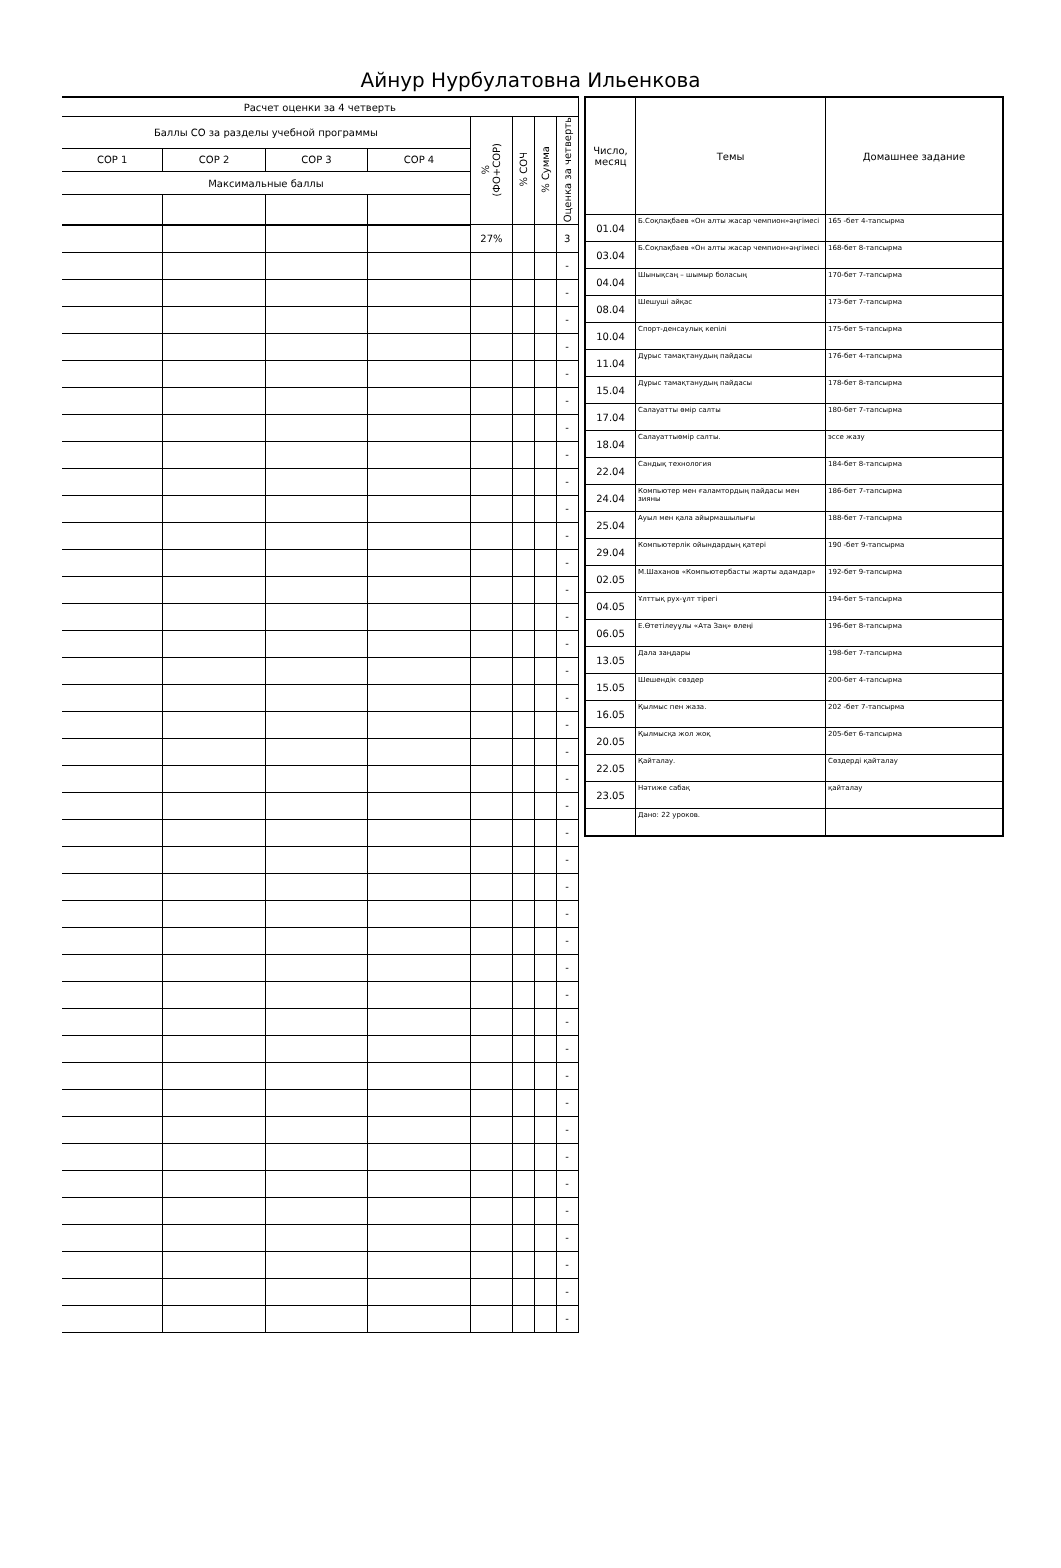Айнур Нурбулатовна Ильенкова
| Расчет оценки за 4 четверть | | | | | | | | |
| --- | --- | --- | --- | --- | --- | --- | --- | --- |
| Баллы СО за разделы учебной программы | | | | % (ФО+СОР) | % СОЧ | % Сумма | Оценка за четверть | |
| СОР 1 | СОР 2 | СОР 3 | СОР 4 | | | | | |
| Максимальные баллы | | | | | | | | |
| | | | | 27% | | | 3 | |
| | | | | | | | - | |
| | | | | | | | - | |
| | | | | | | | - | |
| | | | | | | | - | |
| | | | | | | | - | |
| | | | | | | | - | |
| | | | | | | | - | |
| | | | | | | | - | |
| | | | | | | | - | |
| | | | | | | | - | |
| | | | | | | | - | |
| | | | | | | | - | |
| | | | | | | | - | |
| | | | | | | | - | |
| | | | | | | | - | |
| | | | | | | | - | |
| | | | | | | | - | |
| | | | | | | | - | |
| | | | | | | | - | |
| | | | | | | | - | |
| | | | | | | | - | |
| | | | | | | | - | |
| | | | | | | | - | |
| | | | | | | | - | |
| | | | | | | | - | |
| | | | | | | | - | |
| | | | | | | | - | |
| | | | | | | | - | |
| | | | | | | | - | |
| | | | | | | | - | |
| | | | | | | | - | |
| | | | | | | | - | |
| | | | | | | | - | |
| | | | | | | | - | |
| | | | | | | | - | |
| | | | | | | | - | |
| | | | | | | | - | |
| | | | | | | | - | |
| | | | | | | | - | |
| | | | | | | | - | |
| Число, месяц | Темы | Домашнее задание |
| --- | --- | --- |
| 01.04 | Б.Соқпақбаев «Он алты жасар чемпион»әңгімесі | 165 -бет 4-тапсырма |
| 03.04 | Б.Соқпақбаев «Он алты жасар чемпион»әңгімесі | 168-бет 8-тапсырма |
| 04.04 | Шынықсаң – шымыр боласың | 170-бет 7-тапсырма |
| 08.04 | Шешуші айқас | 173-бет 7-тапсырма |
| 10.04 | Спорт-денсаулық кепілі | 175-бет 5-тапсырма |
| 11.04 | Дұрыс тамақтанудың пайдасы | 176-бет 4-тапсырма |
| 15.04 | Дұрыс тамақтанудың пайдасы | 178-бет 8-тапсырма |
| 17.04 | Салауатты өмір салты | 180-бет 7-тапсырма |
| 18.04 | Салауаттыөмір салты. | эссе жазу |
| 22.04 | Сандық технология | 184-бет 8-тапсырма |
| 24.04 | Компьютер мен ғаламтордың пайдасы мен зияны | 186-бет 7-тапсырма |
| 25.04 | Ауыл мен қала айырмашылығы | 188-бет 7-тапсырма |
| 29.04 | Компьютерлік ойындардың қатері | 190 -бет 9-тапсырма |
| 02.05 | М.Шаханов «Компьютербасты жарты адамдар» | 192-бет 9-тапсырма |
| 04.05 | Ұлттық рух-ұлт тірегі | 194-бет 5-тапсырма |
| 06.05 | Е.Өтетілеуұлы «Ата Заң» өлеңі | 196-бет 8-тапсырма |
| 13.05 | Дала заңдары | 198-бет 7-тапсырма |
| 15.05 | Шешендік сөздер | 200-бет 4-тапсырма |
| 16.05 | Қылмыс пен жаза. | 202 -бет 7-тапсырма |
| 20.05 | Қылмысқа жол жоқ | 205-бет 6-тапсырма |
| 22.05 | Қайталау. | Сөздерді қайталау |
| 23.05 | Нәтиже сабақ | қайталау |
| | Дано: 22 уроков. | |